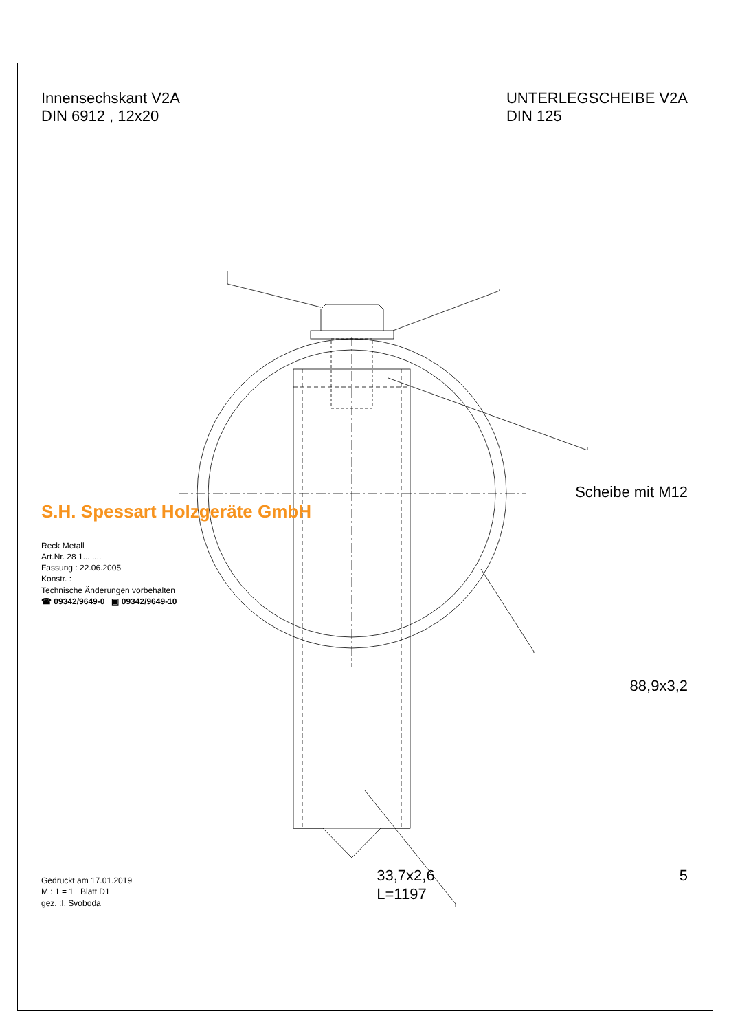Innensechskant V2A
DIN 6912 , 12x20
UNTERLEGSCHEIBE V2A
DIN 125
S.H. Spessart Holzgeräte GmbH
Reck Metall
Art.Nr. 28 1... ....
Fassung : 22.06.2005
Konstr. :
Technische Änderungen vorbehalten
☎ 09342/9649-0 ▣ 09342/9649-10
Scheibe mit M12
88,9x3,2
Gedruckt am 17.01.2019
M : 1 = 1 Blatt D1
gez. :I. Svoboda
33,7x2,6
L=1197
5